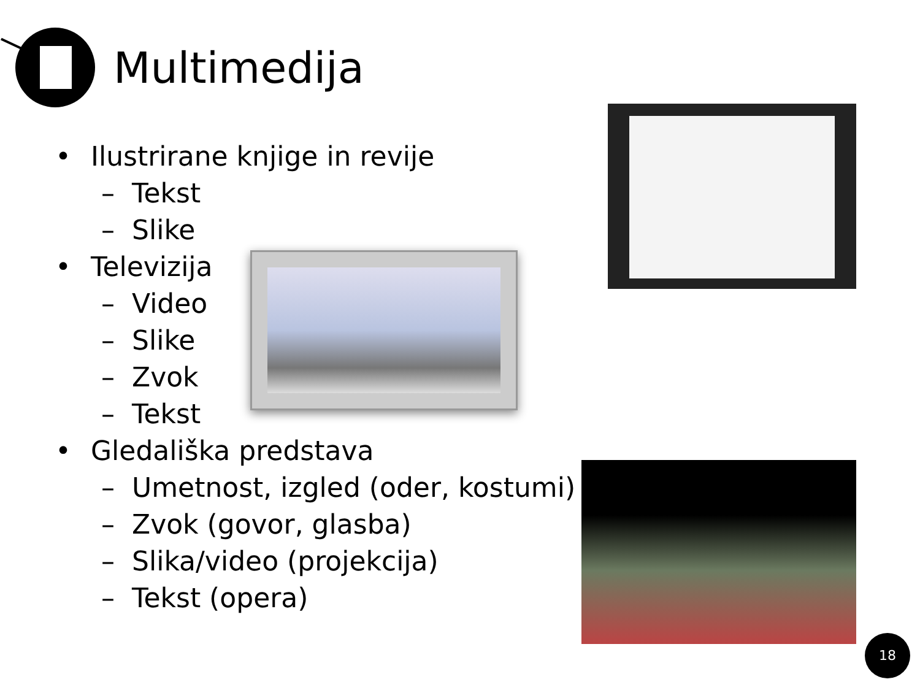Multimedija
• Ilustrirane knjige in revije
– Tekst
– Slike
• Televizija
– Video
– Slike
– Zvok
– Tekst
• Gledališka predstava
– Umetnost, izgled (oder, kostumi)
– Zvok (govor, glasba)
– Slika/video (projekcija)
– Tekst (opera)
18